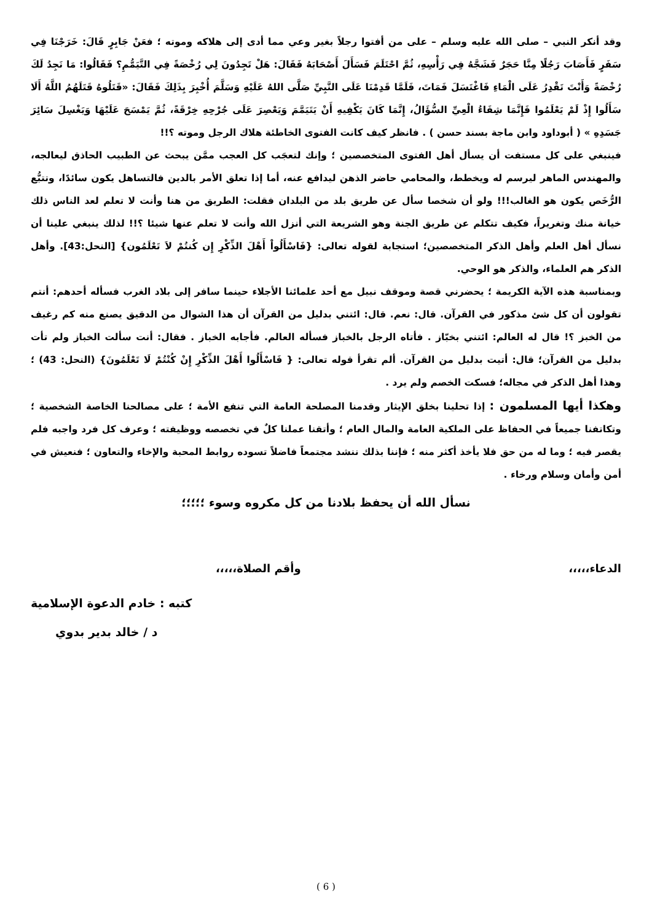وقد أنكر النبي – صلى الله عليه وسلم – على من أفتوا رجلاً بغير وعي مما أدى إلى هلاكه وموته ؛ فعَنْ جَابِرٍ قَالَ: خَرَجْنَا فِي سَفَرٍ فَأَصَابَ رَجُلًا مِنَّا حَجَرٌ فَشَجَّهُ فِي رَأْسِهِ، ثُمَّ احْتَلَمَ فَسَأَلَ أَصْحَابَهُ فَقَالَ: هَلْ تَجِدُونَ لِي رُخْصَةً فِي التَّيَمُّمِ؟ فَقَالُوا: مَا نَجِدُ لَكَ رُخْصَةً وَأَنْتَ تَقْدِرُ عَلَى الْمَاءِ فَاغْتَسَلَ فَمَاتَ، فَلَمَّا قَدِمْنَا عَلَى النَّبِيِّ صَلَّى اللهُ عَلَيْهِ وَسَلَّمَ أُخْبِرَ بِذَلِكَ فَقَالَ: «قَتَلُوهُ قَتَلَهُمُ اللَّهُ أَلَا سَأَلُوا إِذْ لَمْ يَعْلَمُوا فَإِنَّمَا شِفَاءُ الْعِيِّ السُّؤَالُ، إِنَّمَا كَانَ يَكْفِيهِ أَنْ يَتَيَمَّمَ وَيَعْصِرَ عَلَى جُرْحِهِ خِرْقَةً، ثُمَّ يَمْسَحَ عَلَيْهَا وَيَغْسِلَ سَائِرَ جَسَدِهِ » ( أبوداود وابن ماجة بسند حسن ) . فانظر كيف كانت الفتوى الخاطئة هلاك الرجل وموته ؟!!
فينبغي على كل مستفت أن يسأل أهل الفتوى المتخصصين ؛ وإنك لتعجَب كل العجب ممَّن يبحث عن الطبيب الحاذق ليعالجه، والمهندس الماهر ليرسم له ويخطط، والمحامي حاضر الذهن ليدافع عنه، أما إذا تعلق الأمر بالدين فالتساهل يكون سائدًا، وتتبُّع الرُّخَص يكون هو الغالب!!! ولو أن شخصا سأل عن طريق بلد من البلدان فقلت: الطريق من هنا وأنت لا تعلم لعد الناس ذلك خيانة منك وتغريراً، فكيف تتكلم عن طريق الجنة وهو الشريعة التي أنزل الله وأنت لا تعلم عنها شيئا ؟!! لذلك ينبغي علينا أن نسأل أهل العلم وأهل الذكر المتخصصين؛ استجابة لقوله تعالى: {فَاسْأَلُواْ أَهْلَ الذِّكْرِ إِن كُنتُمْ لاَ تَعْلَمُون} [النحل:43]. وأهل الذكر هم العلماء، والذكر هو الوحي.
وبمناسبة هذه الآية الكريمة ؛ يحضرني قصة وموقف نبيل مع أحد علمائنا الأجلاء حينما سافر إلى بلاد الغرب فسأله أحدهم: أنتم تقولون أن كل شئ مذكور في القرآن. قال: نعم. قال: ائتني بدليل من القرآن أن هذا الشوال من الدقيق يصنع منه كم رغيف من الخبز ؟! قال له العالم: ائتني بخبّاز . فأتاه الرجل بالخباز فسأله العالم. فأجابه الخباز . فقال: أنت سألت الخباز ولم تأت بدليل من القرآن؛ قال: أتيت بدليل من القرآن. ألم تقرأ قوله تعالى: { فَاسْأَلُوا أَهْلَ الذِّكْرِ إِنْ كُنْتُمْ لَا تَعْلَمُونَ} (النحل: 43) ؛ وهذا أهل الذكر في مجاله؛ فسكت الخصم ولم يرد .
وهكذا أيها المسلمون : إذا تحلينا بخلق الإيثار وقدمنا المصلحة العامة التي تنفع الأمة ؛ على مصالحنا الخاصة الشخصية ؛ وتكاتفنا جميعاً في الحفاظ على الملكية العامة والمال العام ؛ وأتقنا عملنا كلٌ في تخصصه ووظيفته ؛ وعرف كل فرد واجبه فلم يقصر فيه ؛ وما له من حق فلا يأخذ أكثر منه ؛ فإننا بذلك ننشد مجتمعاً فاضلاً تسوده روابط المحبة والإخاء والتعاون ؛ فنعيش في أمن وأمان وسلام ورخاء .
نسأل الله أن يحفظ بلادنا من كل مكروه وسوء ؛؛؛؛؛
الدعاء،،،،، وأقم الصلاة،،،،،
كتبه : خادم الدعوة الإسلامية
د / خالد بدير بدوي
( 6 )